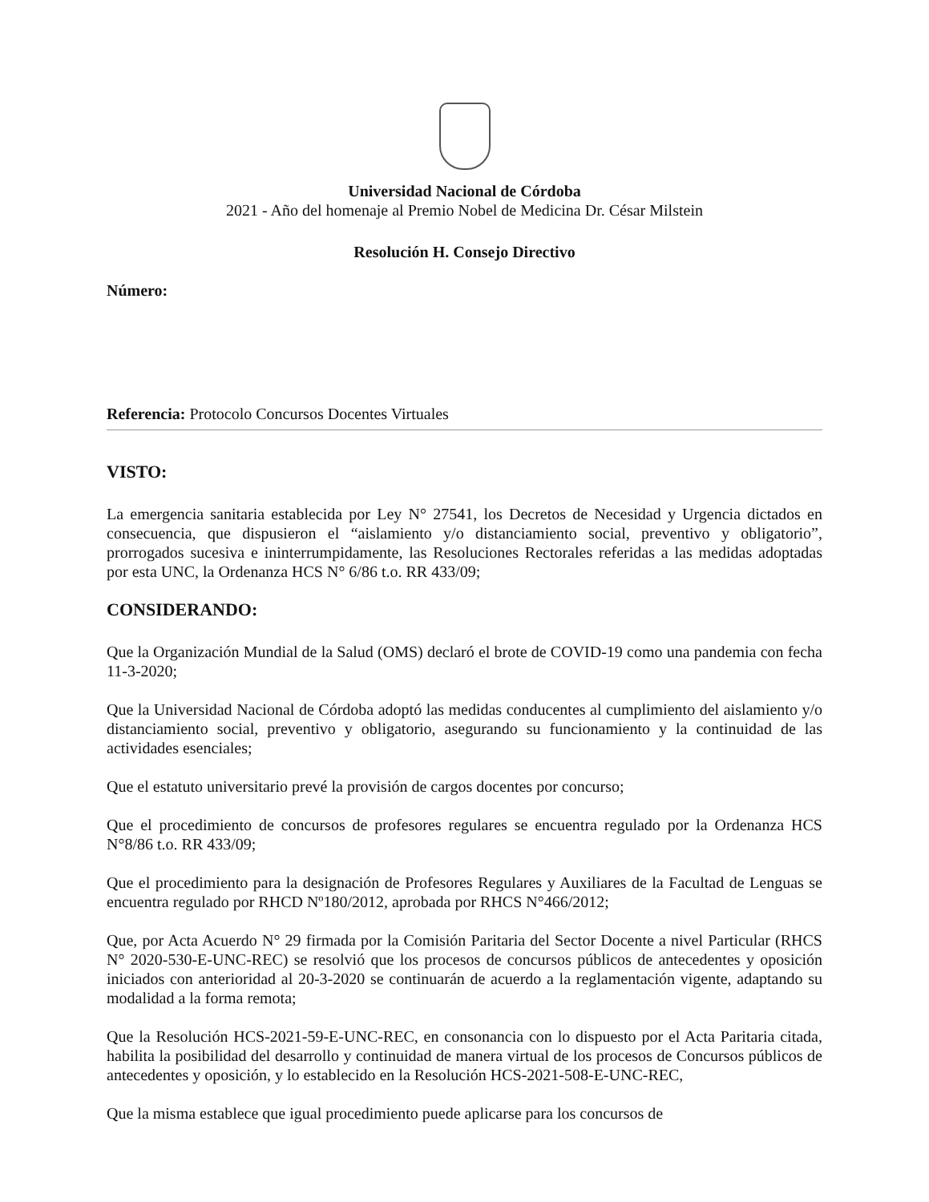Universidad Nacional de Córdoba
2021 - Año del homenaje al Premio Nobel de Medicina Dr. César Milstein
Resolución H. Consejo Directivo
Número:
Referencia: Protocolo Concursos Docentes Virtuales
VISTO:
La emergencia sanitaria establecida por Ley N° 27541, los Decretos de Necesidad y Urgencia dictados en consecuencia, que dispusieron el “aislamiento y/o distanciamiento social, preventivo y obligatorio”, prorrogados sucesiva e ininterrumpidamente, las Resoluciones Rectorales referidas a las medidas adoptadas por esta UNC, la Ordenanza HCS N° 6/86 t.o. RR 433/09;
CONSIDERANDO:
Que la Organización Mundial de la Salud (OMS) declaró el brote de COVID-19 como una pandemia con fecha 11-3-2020;
Que la Universidad Nacional de Córdoba adoptó las medidas conducentes al cumplimiento del aislamiento y/o distanciamiento social, preventivo y obligatorio, asegurando su funcionamiento y la continuidad de las actividades esenciales;
Que el estatuto universitario prevé la provisión de cargos docentes por concurso;
Que el procedimiento de concursos de profesores regulares se encuentra regulado por la Ordenanza HCS N°8/86 t.o. RR 433/09;
Que el procedimiento para la designación de Profesores Regulares y Auxiliares de la Facultad de Lenguas se encuentra regulado por RHCD Nº180/2012, aprobada por RHCS N°466/2012;
Que, por Acta Acuerdo N° 29 firmada por la Comisión Paritaria del Sector Docente a nivel Particular (RHCS N° 2020-530-E-UNC-REC) se resolvió que los procesos de concursos públicos de antecedentes y oposición iniciados con anterioridad al 20-3-2020 se continuarán de acuerdo a la reglamentación vigente, adaptando su modalidad a la forma remota;
Que la Resolución HCS-2021-59-E-UNC-REC, en consonancia con lo dispuesto por el Acta Paritaria citada, habilita la posibilidad del desarrollo y continuidad de manera virtual de los procesos de Concursos públicos de antecedentes y oposición, y lo establecido en la Resolución HCS-2021-508-E-UNC-REC,
Que la misma establece que igual procedimiento puede aplicarse para los concursos de